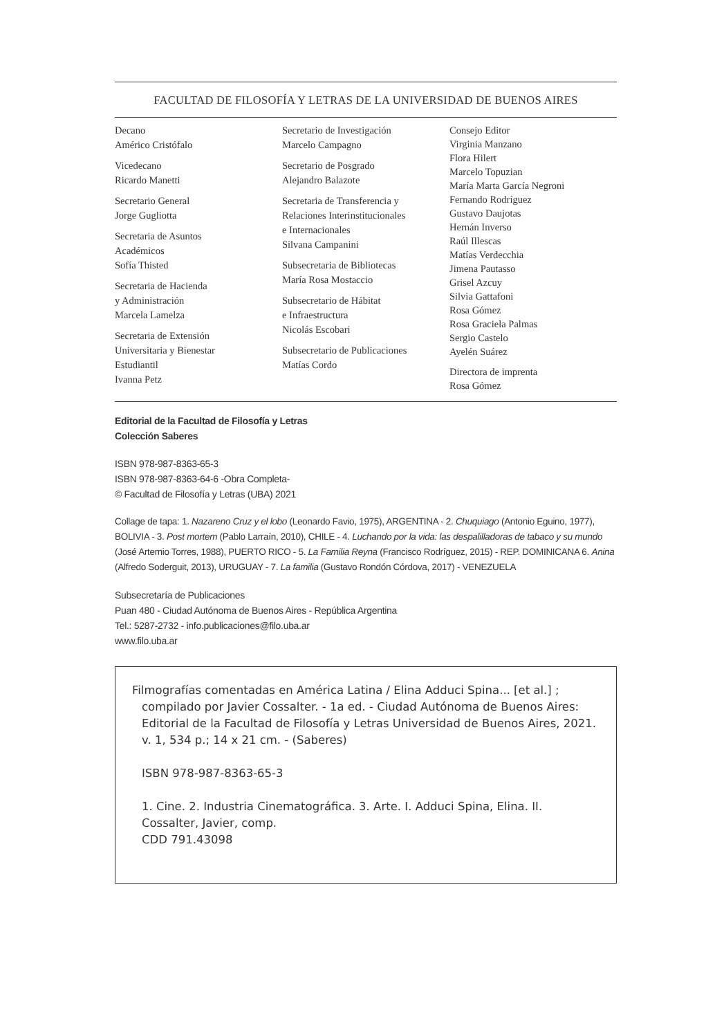FACULTAD DE FILOSOFÍA Y LETRAS DE LA UNIVERSIDAD DE BUENOS AIRES
Decano
Américo Cristófalo
Vicedecano
Ricardo Manetti
Secretario General
Jorge Gugliotta
Secretaria de Asuntos
Académicos
Sofía Thisted
Secretaria de Hacienda
y Administración
Marcela Lamelza
Secretaria de Extensión
Universitaria y Bienestar
Estudiantil
Ivanna Petz
Secretario de Investigación
Marcelo Campagno
Secretario de Posgrado
Alejandro Balazote
Secretaria de Transferencia y
Relaciones Interinstitucionales
e Internacionales
Silvana Campanini
Subsecretaria de Bibliotecas
María Rosa Mostaccio
Subsecretario de Hábitat
e Infraestructura
Nicolás Escobari
Subsecretario de Publicaciones
Matías Cordo
Consejo Editor
Virginia Manzano
Flora Hilert
Marcelo Topuzian
María Marta García Negroni
Fernando Rodríguez
Gustavo Daujotas
Hernán Inverso
Raúl Illescas
Matías Verdecchia
Jimena Pautasso
Grisel Azcuy
Silvia Gattafoni
Rosa Gómez
Rosa Graciela Palmas
Sergio Castelo
Ayelén Suárez
Directora de imprenta
Rosa Gómez
Editorial de la Facultad de Filosofía y Letras
Colección Saberes
ISBN 978-987-8363-65-3
ISBN 978-987-8363-64-6 -Obra Completa-
© Facultad de Filosofía y Letras (UBA) 2021
Collage de tapa: 1. Nazareno Cruz y el lobo (Leonardo Favio, 1975), ARGENTINA - 2. Chuquiago (Antonio Eguino, 1977), BOLIVIA - 3. Post mortem (Pablo Larraín, 2010), CHILE - 4. Luchando por la vida: las despalilladoras de tabaco y su mundo (José Artemio Torres, 1988), PUERTO RICO - 5. La Familia Reyna (Francisco Rodríguez, 2015) - REP. DOMINICANA 6. Anina (Alfredo Soderguit, 2013), URUGUAY - 7. La familia (Gustavo Rondón Córdova, 2017) - VENEZUELA
Subsecretaría de Publicaciones
Puan 480 - Ciudad Autónoma de Buenos Aires - República Argentina
Tel.: 5287-2732 - info.publicaciones@filo.uba.ar
www.filo.uba.ar
Filmografías comentadas en América Latina / Elina Adduci Spina... [et al.] ;
compilado por Javier Cossalter. - 1a ed. - Ciudad Autónoma de Buenos Aires: Editorial de la Facultad de Filosofía y Letras Universidad de Buenos Aires, 2021.
v. 1, 534 p.; 14 x 21 cm. - (Saberes)
ISBN 978-987-8363-65-3
1. Cine. 2. Industria Cinematográfica. 3. Arte. I. Adduci Spina, Elina. II. Cossalter, Javier, comp.
CDD 791.43098